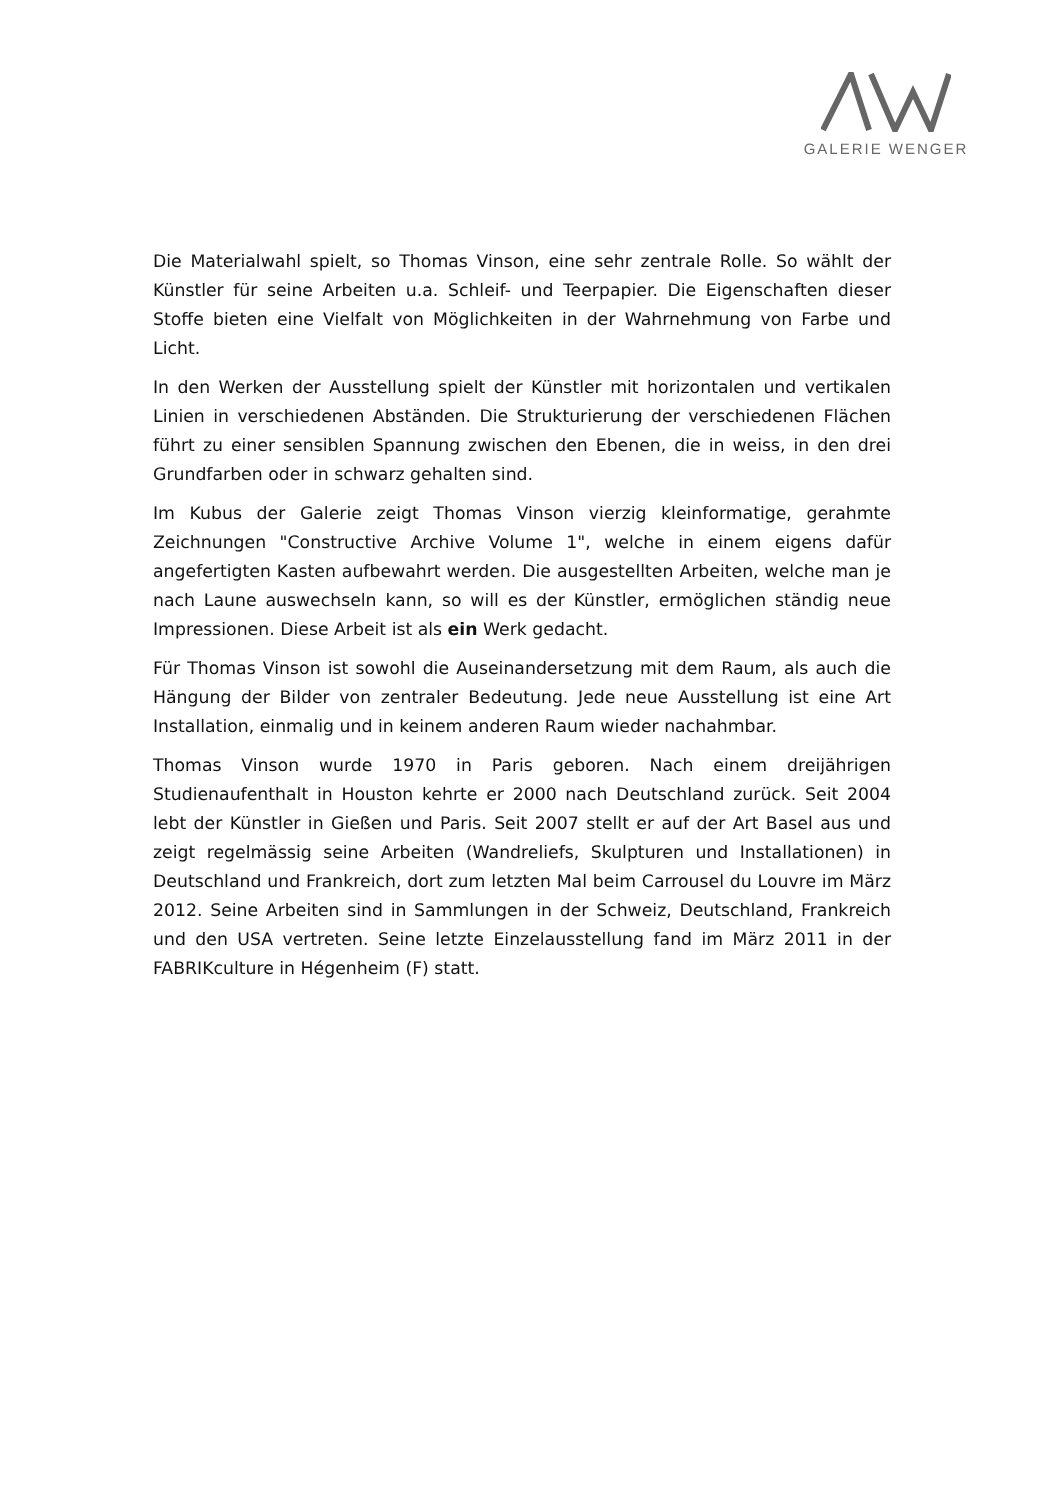GALERIE WENGER
Die Materialwahl spielt, so Thomas Vinson, eine sehr zentrale Rolle. So wählt der Künstler für seine Arbeiten u.a. Schleif- und Teerpapier. Die Eigenschaften dieser Stoffe bieten eine Vielfalt von Möglichkeiten in der Wahrnehmung von Farbe und Licht.
In den Werken der Ausstellung spielt der Künstler mit horizontalen und vertikalen Linien in verschiedenen Abständen. Die Strukturierung der verschiedenen Flächen führt zu einer sensiblen Spannung zwischen den Ebenen, die in weiss, in den drei Grundfarben oder in schwarz gehalten sind.
Im Kubus der Galerie zeigt Thomas Vinson vierzig kleinformatige, gerahmte Zeichnungen "Constructive Archive Volume 1", welche in einem eigens dafür angefertigten Kasten aufbewahrt werden. Die ausgestellten Arbeiten, welche man je nach Laune auswechseln kann, so will es der Künstler, ermöglichen ständig neue Impressionen. Diese Arbeit ist als ein Werk gedacht.
Für Thomas Vinson ist sowohl die Auseinandersetzung mit dem Raum, als auch die Hängung der Bilder von zentraler Bedeutung. Jede neue Ausstellung ist eine Art Installation, einmalig und in keinem anderen Raum wieder nachahmbar.
Thomas Vinson wurde 1970 in Paris geboren. Nach einem dreijährigen Studienaufenthalt in Houston kehrte er 2000 nach Deutschland zurück. Seit 2004 lebt der Künstler in Gießen und Paris. Seit 2007 stellt er auf der Art Basel aus und zeigt regelmässig seine Arbeiten (Wandreliefs, Skulpturen und Installationen) in Deutschland und Frankreich, dort zum letzten Mal beim Carrousel du Louvre im März 2012. Seine Arbeiten sind in Sammlungen in der Schweiz, Deutschland, Frankreich und den USA vertreten. Seine letzte Einzelausstellung fand im März 2011 in der FABRIKculture in Hégenheim (F) statt.